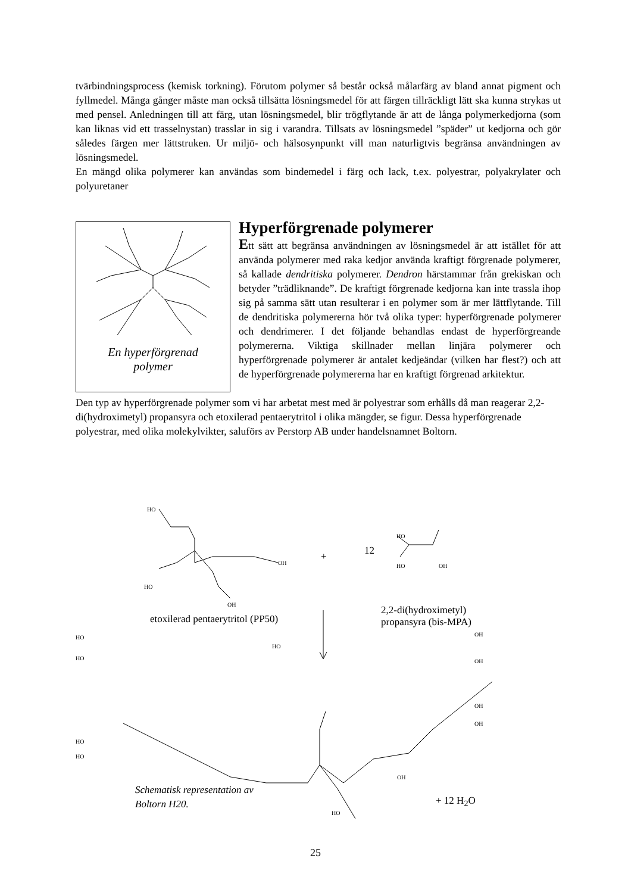tvärbindningsprocess (kemisk torkning). Förutom polymer så består också målarfärg av bland annat pigment och fyllmedel. Många gånger måste man också tillsätta lösningsmedel för att färgen tillräckligt lätt ska kunna strykas ut med pensel. Anledningen till att färg, utan lösningsmedel, blir trögflytande är att de långa polymerkedjorna (som kan liknas vid ett trasselnystan) trasslar in sig i varandra. Tillsats av lösningsmedel ”späder” ut kedjorna och gör således färgen mer lättstruken. Ur miljö- och hälsosynpunkt vill man naturligtvis begränsa användningen av lösningsmedel.
En mängd olika polymerer kan användas som bindemedel i färg och lack, t.ex. polyestrar, polyakrylater och polyuretaner
En hyperförgrenad
polymer
Hyperförgrenade polymerer
Ett sätt att begränsa användningen av lösningsmedel är att istället för att använda polymerer med raka kedjor använda kraftigt förgrenade polymerer, så kallade dendritiska polymerer. Dendron härstammar från grekiskan och betyder ”trädliknande”. De kraftigt förgrenade kedjorna kan inte trassla ihop sig på samma sätt utan resulterar i en polymer som är mer lättflytande. Till de dendritiska polymererna hör två olika typer: hyperförgrenade polymerer och dendrimerer. I det följande behandlas endast de hyperförgreande polymererna. Viktiga skillnader mellan linjära polymerer och hyperförgrenade polymerer är antalet kedjeändar (vilken har flest?) och att de hyperförgrenade polymererna har en kraftigt förgrenad arkitektur.
Den typ av hyperförgrenade polymer som vi har arbetat mest med är polyestrar som erhålls då man reagerar 2,2-di(hydroximetyl) propansyra och etoxilerad pentaerytritol i olika mängder, se figur. Dessa hyperförgrenade polyestrar, med olika molekylvikter, saluförs av Perstorp AB under handelsnamnet Boltorn.
HO
OH
HO
OH
HO
HO OH
+ 12
2,2-di(hydroximetyl)
propansyra (bis-MPA) etoxilerad pentaerytritol (PP50)
HO
HO
HO
OH
OH
OH
OH
HO
HO
OH
HO
Schematisk representation av
Boltorn H20. + 12 H<sub>2</sub>O
25